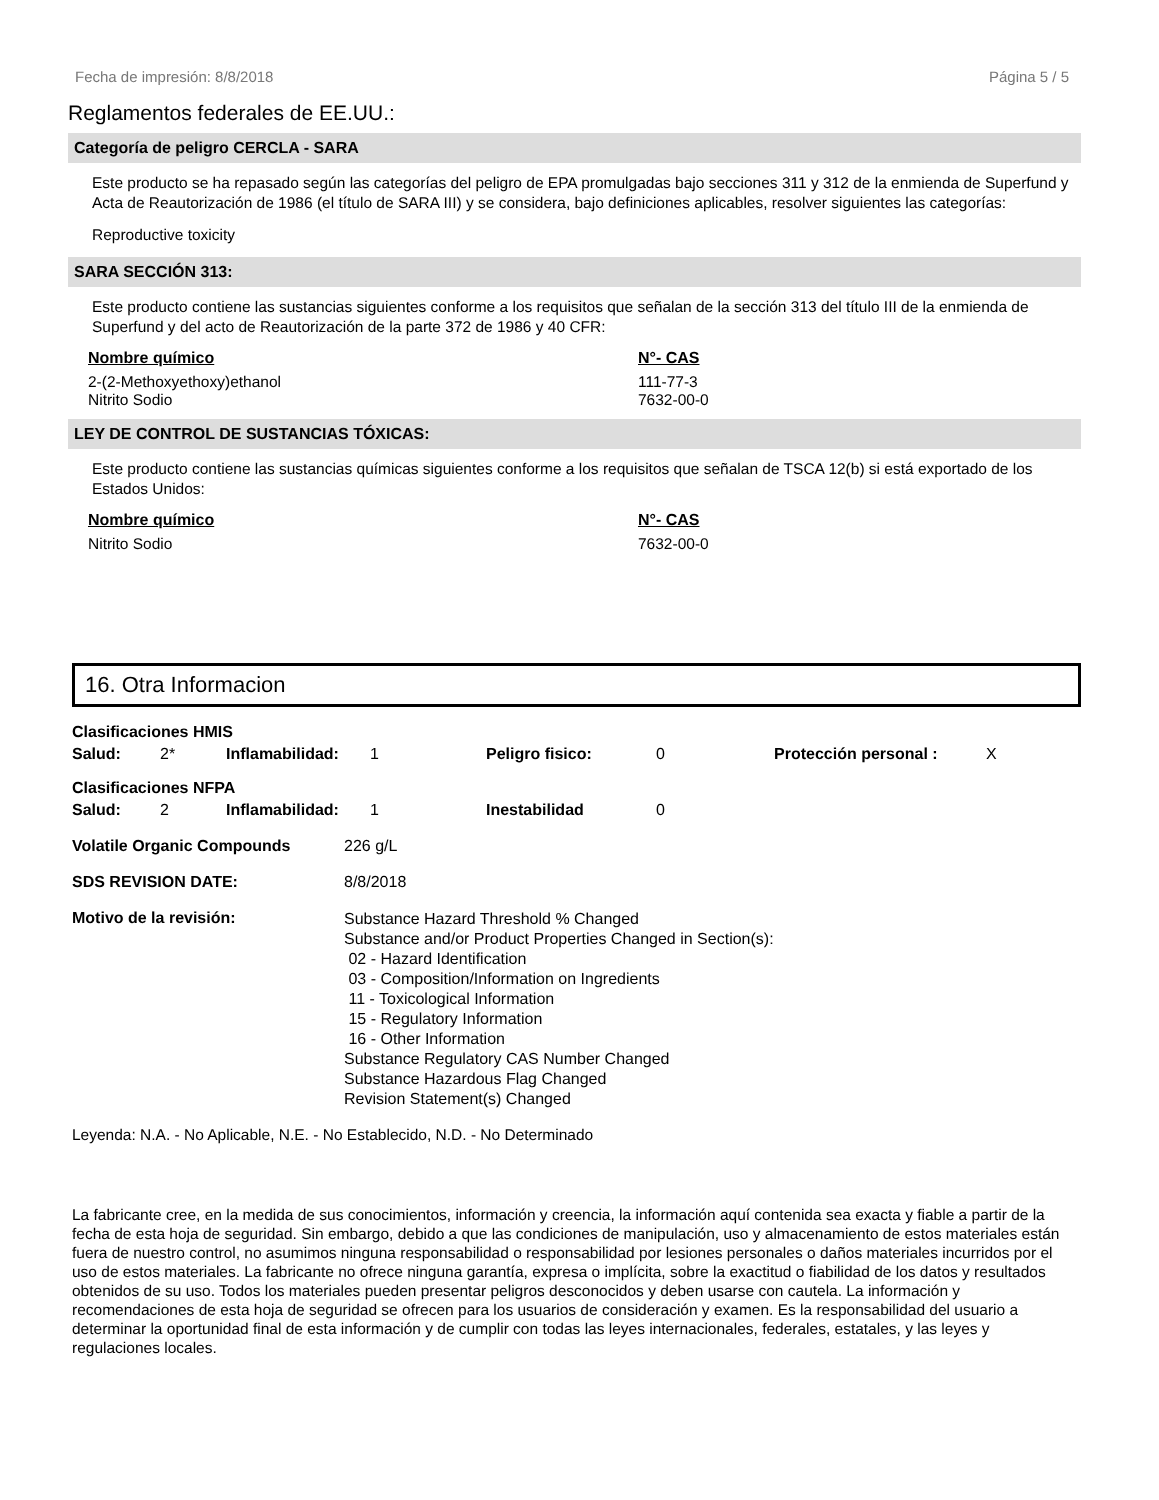Fecha de impresión: 8/8/2018 Página 5 / 5
Reglamentos federales de EE.UU.:
Categoría de peligro CERCLA - SARA
Este producto se ha repasado según las categorías del peligro de EPA promulgadas bajo secciones 311 y 312 de la enmienda de Superfund y Acta de Reautorización de 1986 (el título de SARA III) y se considera, bajo definiciones aplicables, resolver siguientes las categorías:
Reproductive toxicity
SARA SECCIÓN 313:
Este producto contiene las sustancias siguientes conforme a los requisitos que señalan de la sección 313 del título III de la enmienda de Superfund y del acto de Reautorización de la parte 372 de 1986 y 40 CFR:
| Nombre químico | N°- CAS |
| --- | --- |
| 2-(2-Methoxyethoxy)ethanol | 111-77-3 |
| Nitrito Sodio | 7632-00-0 |
LEY DE CONTROL DE SUSTANCIAS TÓXICAS:
Este producto contiene las sustancias químicas siguientes conforme a los requisitos que señalan de TSCA 12(b) si está exportado de los Estados Unidos:
| Nombre químico | N°- CAS |
| --- | --- |
| Nitrito Sodio | 7632-00-0 |
16. Otra Informacion
| Clasificaciones HMIS | | | | | | | |
| Salud: | 2* | Inflamabilidad: | 1 | Peligro fisico: | 0 | Protección personal : | X |
| Clasificaciones NFPA | | | | | | | |
| Salud: | 2 | Inflamabilidad: | 1 | Inestabilidad | 0 | | |
| Volatile Organic Compounds | 226 g/L |
| SDS REVISION DATE: | 8/8/2018 |
| Motivo de la revisión: | Substance Hazard Threshold % Changed Substance and/or Product Properties Changed in Section(s): 02 - Hazard Identification 03 - Composition/Information on Ingredients 11 - Toxicological Information 15 - Regulatory Information 16 - Other Information Substance Regulatory CAS Number Changed Substance Hazardous Flag Changed Revision Statement(s) Changed |
Leyenda: N.A. - No Aplicable, N.E. - No Establecido, N.D. - No Determinado
La fabricante cree, en la medida de sus conocimientos, información y creencia, la información aquí contenida sea exacta y fiable a partir de la fecha de esta hoja de seguridad. Sin embargo, debido a que las condiciones de manipulación, uso y almacenamiento de estos materiales están fuera de nuestro control, no asumimos ninguna responsabilidad o responsabilidad por lesiones personales o daños materiales incurridos por el uso de estos materiales. La fabricante no ofrece ninguna garantía, expresa o implícita, sobre la exactitud o fiabilidad de los datos y resultados obtenidos de su uso. Todos los materiales pueden presentar peligros desconocidos y deben usarse con cautela. La información y recomendaciones de esta hoja de seguridad se ofrecen para los usuarios de consideración y examen. Es la responsabilidad del usuario a determinar la oportunidad final de esta información y de cumplir con todas las leyes internacionales, federales, estatales, y las leyes y regulaciones locales.